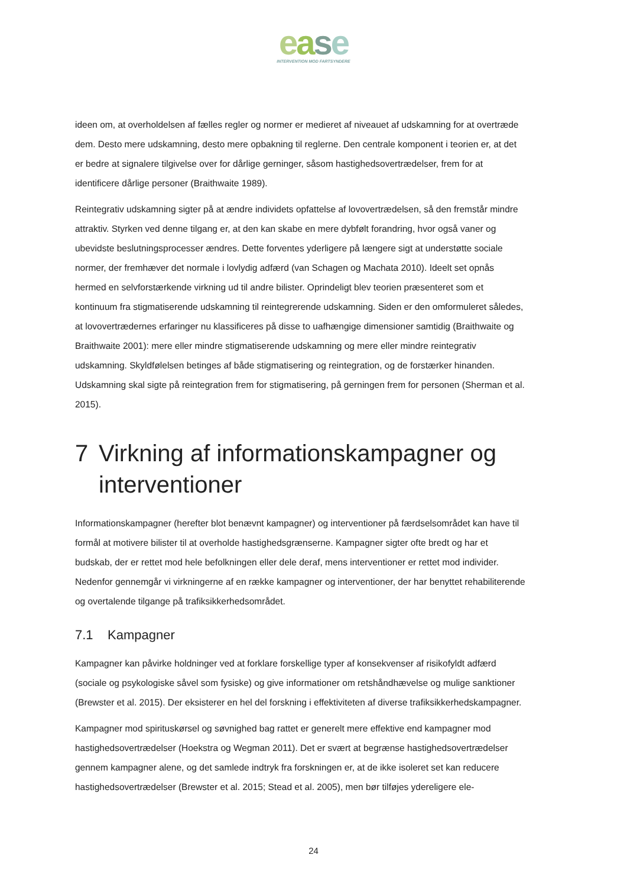ease
INTERVENTION MOD FARTSYNDERE
ideen om, at overholdelsen af fælles regler og normer er medieret af niveauet af udskamning for at overtræde dem. Desto mere udskamning, desto mere opbakning til reglerne. Den centrale komponent i teorien er, at det er bedre at signalere tilgivelse over for dårlige gerninger, såsom hastighedsovertrædelser, frem for at identificere dårlige personer (Braithwaite 1989).
Reintegrativ udskamning sigter på at ændre individets opfattelse af lovovertrædelsen, så den fremstår mindre attraktiv. Styrken ved denne tilgang er, at den kan skabe en mere dybfølt forandring, hvor også vaner og ubevidste beslutningsprocesser ændres. Dette forventes yderligere på længere sigt at understøtte sociale normer, der fremhæver det normale i lovlydig adfærd (van Schagen og Machata 2010). Ideelt set opnås hermed en selvforstærkende virkning ud til andre bilister. Oprindeligt blev teorien præsenteret som et kontinuum fra stigmatiserende udskamning til reintegrerende udskamning. Siden er den omformuleret således, at lovovertrædernes erfaringer nu klassificeres på disse to uafhængige dimensioner samtidig (Braithwaite og Braithwaite 2001): mere eller mindre stigmatiserende udskamning og mere eller mindre reintegrativ udskamning. Skyldfølelsen betinges af både stigmatisering og reintegration, og de forstærker hinanden. Udskamning skal sigte på reintegration frem for stigmatisering, på gerningen frem for personen (Sherman et al. 2015).
7 Virkning af informationskampagner og interventioner
Informationskampagner (herefter blot benævnt kampagner) og interventioner på færdselsområdet kan have til formål at motivere bilister til at overholde hastighedsgrænserne. Kampagner sigter ofte bredt og har et budskab, der er rettet mod hele befolkningen eller dele deraf, mens interventioner er rettet mod individer. Nedenfor gennemgår vi virkningerne af en række kampagner og interventioner, der har benyttet rehabiliterende og overtalende tilgange på trafiksikkerhedsområdet.
7.1 Kampagner
Kampagner kan påvirke holdninger ved at forklare forskellige typer af konsekvenser af risikofyldt adfærd (sociale og psykologiske såvel som fysiske) og give informationer om retshåndhævelse og mulige sanktioner (Brewster et al. 2015). Der eksisterer en hel del forskning i effektiviteten af diverse trafiksikkerhedskampagner.
Kampagner mod spirituskørsel og søvnighed bag rattet er generelt mere effektive end kampagner mod hastighedsovertrædelser (Hoekstra og Wegman 2011). Det er svært at begrænse hastighedsovertrædelser gennem kampagner alene, og det samlede indtryk fra forskningen er, at de ikke isoleret set kan reducere hastighedsovertrædelser (Brewster et al. 2015; Stead et al. 2005), men bør tilføjes ydereligere ele-
24